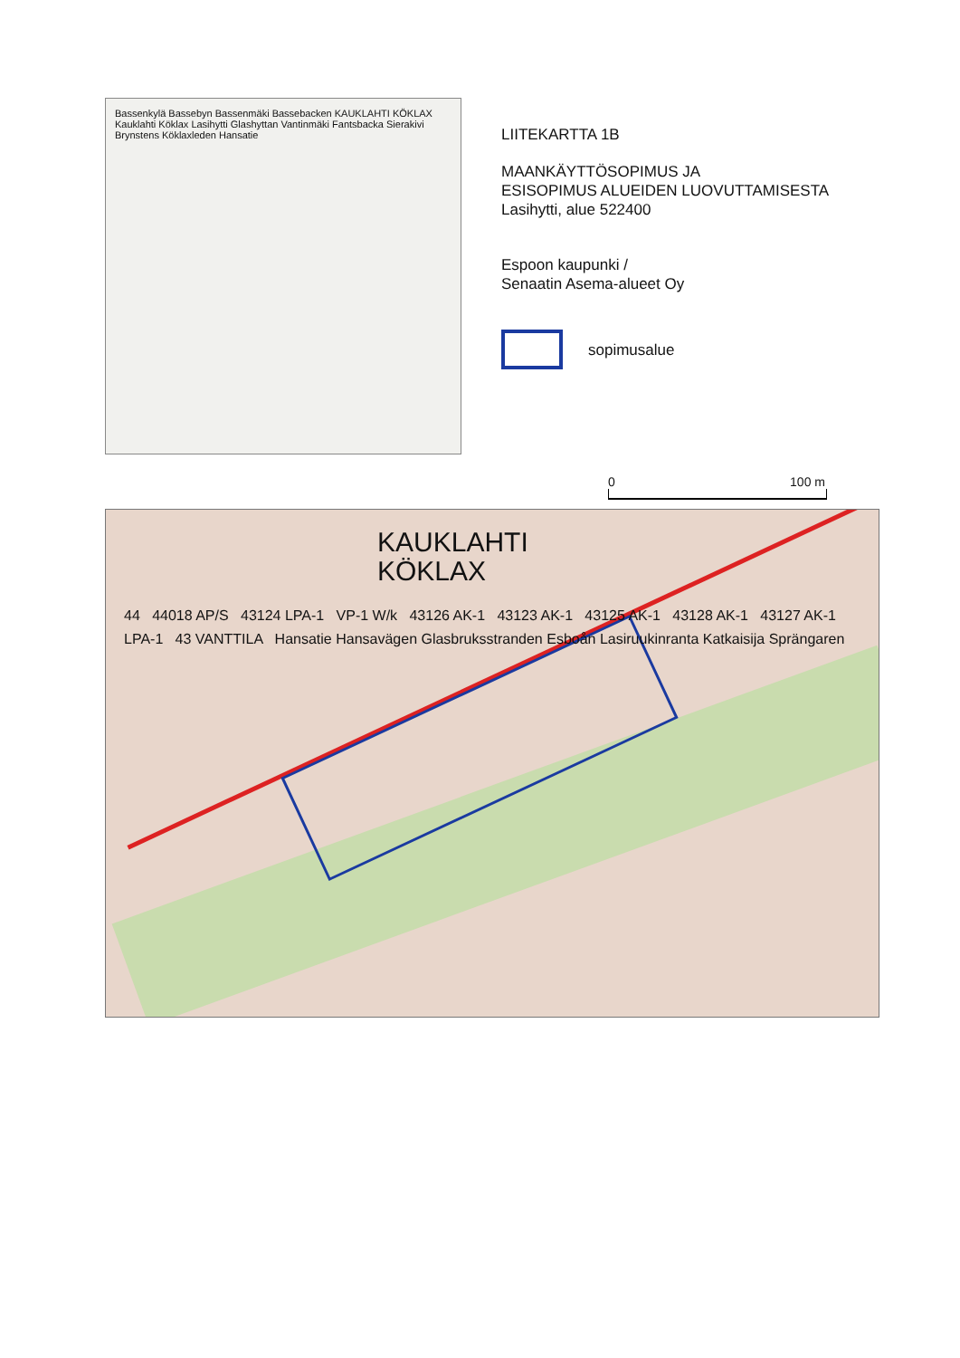Bassenkylä Bassebyn Bassenmäki Bassebacken KAUKLAHTI KÖKLAX Kauklahti Köklax Lasihytti Glashyttan Vantinmäki Fantsbacka Sierakivi Brynstens Köklaxleden Hansatie
LIITEKARTTA 1B
MAANKÄYTTÖSOPIMUS JA
ESISOPIMUS ALUEIDEN LUOVUTTAMISESTA
Lasihytti, alue 522400
Espoon kaupunki /
Senaatin Asema-alueet Oy
sopimusalue
0 100 m
KAUKLAHTI
KÖKLAX
44 44018 AP/S 43124 LPA-1 VP-1 W/k 43126 AK-1 43123 AK-1 43125 AK-1 43128 AK-1 43127 AK-1 LPA-1 43 VANTTILA Hansatie Hansavägen Glasbruksstranden Esboån Lasiruukinranta Katkaisija Sprängaren